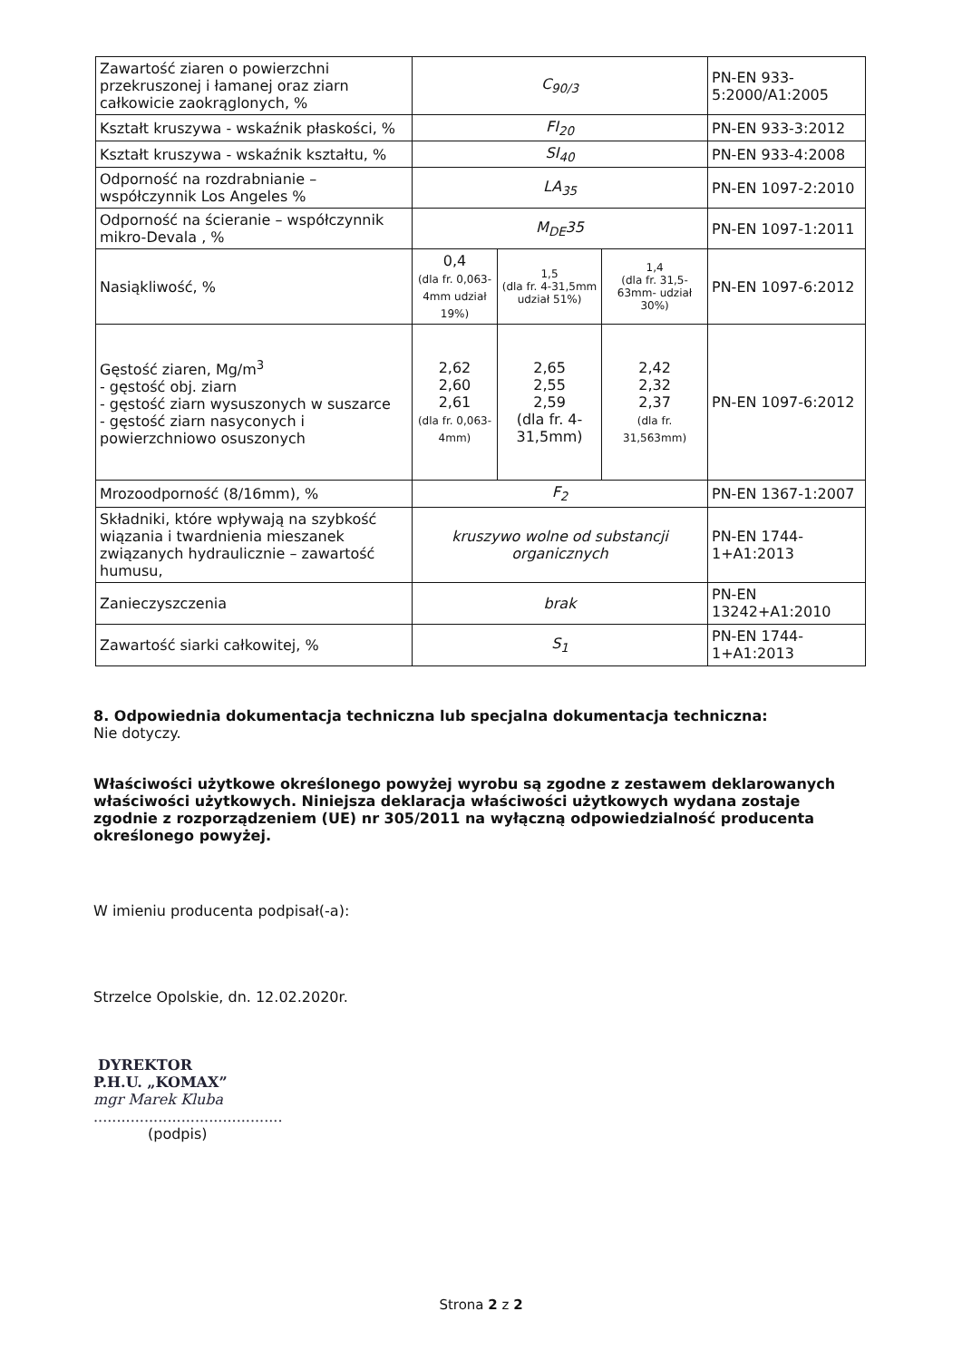| Zawartość ziaren o powierzchni przekruszonej i łamanej oraz ziarn całkowicie zaokrąglonych, % | C<sub>90/3</sub> | | | PN-EN 933-5:2000/A1:2005 |
| Kształt kruszywa - wskaźnik płaskości, % | FI<sub>20</sub> | | | PN-EN 933-3:2012 |
| Kształt kruszywa - wskaźnik kształtu, % | SI<sub>40</sub> | | | PN-EN 933-4:2008 |
| Odporność na rozdrabnianie – współczynnik Los Angeles % | LA<sub>35</sub> | | | PN-EN 1097-2:2010 |
| Odporność na ścieranie – współczynnik mikro-Devala , % | M<sub>DE</sub>35 | | | PN-EN 1097-1:2011 |
| Nasiąkliwość, % | 0,4 (dla fr. 0,063-4mm udział 19%) | 1,5 (dla fr. 4-31,5mm udział 51%) | 1,4 (dla fr. 31,5-63mm- udział 30%) | PN-EN 1097-6:2012 |
| Gęstość ziaren, Mg/m<sup>3</sup> - gęstość obj. ziarn - gęstość ziarn wysuszonych w suszarce - gęstość ziarn nasyconych i powierzchniowo osuszonych | 2,62 2,60 2,61 (dla fr. 0,063-4mm) | 2,65 2,55 2,59 (dla fr. 4-31,5mm) | 2,42 2,32 2,37 (dla fr. 31,563mm) | PN-EN 1097-6:2012 |
| Mrozoodporność (8/16mm), % | F<sub>2</sub> | | | PN-EN 1367-1:2007 |
| Składniki, które wpływają na szybkość wiązania i twardnienia mieszanek związanych hydraulicznie – zawartość humusu, | kruszywo wolne od substancji organicznych | | | PN-EN 1744-1+A1:2013 |
| Zanieczyszczenia | brak | | | PN-EN 13242+A1:2010 |
| Zawartość siarki całkowitej, % | S<sub>1</sub> | | | PN-EN 1744-1+A1:2013 |
8. Odpowiednia dokumentacja techniczna lub specjalna dokumentacja techniczna:
Nie dotyczy.
Właściwości użytkowe określonego powyżej wyrobu są zgodne z zestawem deklarowanych właściwości użytkowych. Niniejsza deklaracja właściwości użytkowych wydana zostaje zgodnie z rozporządzeniem (UE) nr 305/2011 na wyłączną odpowiedzialność producenta określonego powyżej.
W imieniu producenta podpisał(-a):
Strzelce Opolskie, dn. 12.02.2020r.
DYREKTOR
P.H.U. „KOMAX”
mgr Marek Kluba
.........................................
(podpis)
Strona 2 z 2